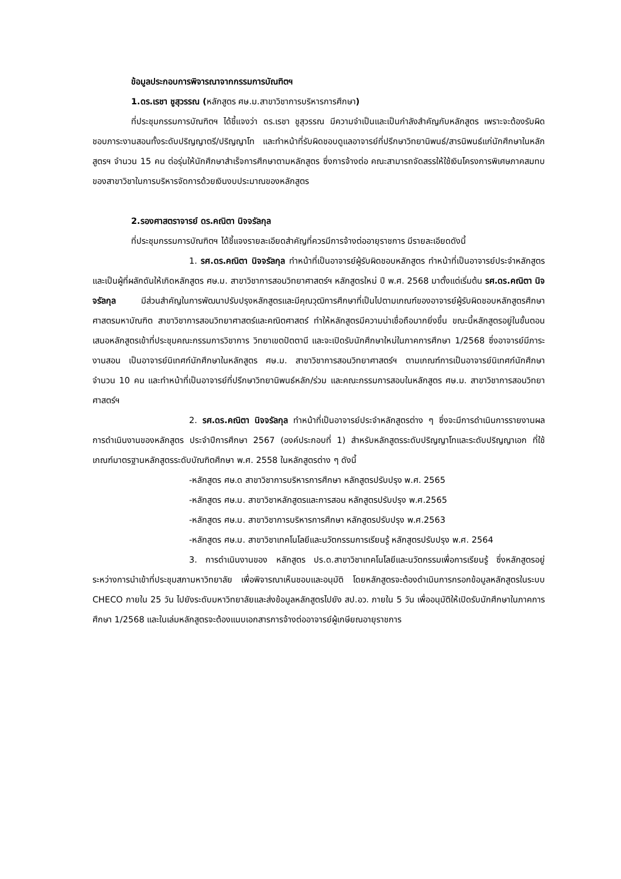ข้อมูลประกอบการพิจารณาจากกรรมการบัณฑิตฯ
1.ดร.เรชา ชูสุวรรณ (หลักสูตร ศษ.ม.สาขาวิชาการบริหารการศึกษา)
ที่ประชุมกรรมการบัณฑิตฯ ได้ชี้แจงว่า ดร.เรชา ชูสุวรรณ มีความจำเป็นและเป็นกำลังสำคัญกับหลักสูตร เพราะจะต้องรับผิดชอบภาระงานสอนทั้งระดับปริญญาตรี/ปริญญาโท และทำหน้าที่รับผิดชอบดูแลอาจารย์ที่ปรึกษาวิทยานิพนธ์/สารนิพนธ์แก่นักศึกษาในหลักสูตรฯ จำนวน 15 คน ต่อรุ่นให้นักศึกษาสำเร็จการศึกษาตามหลักสูตร ซึ่งการจ้างต่อ คณะสามารถจัดสรรให้ใช้เงินโครงการพิเศษภาคสมทบของสาขาวิชาในการบริหารจัดการด้วยเงินงบประมาณของหลักสูตร
2.รองศาสตราจารย์ ดร.คณิตา นิจจรัลกุล
ที่ประชุมกรรมการบัณฑิตฯ ได้ชี้แจงรายละเอียดสำคัญที่ควรมีการจ้างต่ออายุราชการ มีรายละเอียดดังนี้
1. รศ.ดร.คณิตา นิจจรัลกุล ทำหน้าที่เป็นอาจารย์ผู้รับผิดชอบหลักสูตร ทำหน้าที่เป็นอาจารย์ประจำหลักสูตร และเป็นผู้ที่ผลักดันให้เกิดหลักสูตร ศษ.ม. สาขาวิชาการสอนวิทยาศาสตร์ฯ หลักสูตรใหม่ ปี พ.ศ. 2568 มาตั้งแต่เริ่มต้น รศ.ดร.คณิตา นิจจรัลกุล มีส่วนสำคัญในการพัฒนาปรับปรุงหลักสูตรและมีคุณวุฒิการศึกษาที่เป็นไปตามเกณฑ์ของอาจารย์ผู้รับผิดชอบหลักสูตรศึกษาศาสตรมหาบัณฑิต สาขาวิชาการสอนวิทยาศาสตร์และคณิตศาสตร์ ทำให้หลักสูตรมีความน่าเชื่อถือมากยิ่งขึ้น ขณะนี้หลักสูตรอยู่ในขั้นตอนเสนอหลักสูตรเข้าที่ประชุมคณะกรรมการวิชาการ วิทยาเขตปัตตานี และจะเปิดรับนักศึกษาใหม่ในภาคการศึกษา 1/2568 ซึ่งอาจารย์มีภาระงานสอน เป็นอาจารย์นิเทศก์นักศึกษาในหลักสูตร ศษ.ม. สาขาวิชาการสอนวิทยาศาสตร์ฯ ตามเกณฑ์การเป็นอาจารย์นิเทศก์นักศึกษา จำนวน 10 คน และทำหน้าที่เป็นอาจารย์ที่ปรึกษาวิทยานิพนธ์หลัก/ร่วม และคณะกรรมการสอบในหลักสูตร ศษ.ม. สาขาวิชาการสอนวิทยาศาสตร์ฯ
2. รศ.ดร.คณิตา นิจจรัลกุล ทำหน้าที่เป็นอาจารย์ประจำหลักสูตรต่าง ๆ ซึ่งจะมีการดำเนินการรายงานผลการดำเนินงานของหลักสูตร ประจำปีการศึกษา 2567 (องค์ประกอบที่ 1) สำหรับหลักสูตรระดับปริญญาโทและระดับปริญญาเอก ที่ใช้เกณฑ์มาตรฐานหลักสูตรระดับบัณฑิตศึกษา พ.ศ. 2558 ในหลักสูตรต่าง ๆ ดังนี้
-หลักสูตร ศษ.ด สาขาวิชาการบริหารการศึกษา หลักสูตรปรับปรุง พ.ศ. 2565
-หลักสูตร ศษ.ม. สาขาวิชาหลักสูตรและการสอน หลักสูตรปรับปรุง พ.ศ.2565
-หลักสูตร ศษ.ม. สาขาวิชาการบริหารการศึกษา หลักสูตรปรับปรุง พ.ศ.2563
-หลักสูตร ศษ.ม. สาขาวิชาเทคโนโลยีและนวัตกรรมการเรียนรู้ หลักสูตรปรับปรุง พ.ศ. 2564
3. การดำเนินงานของ หลักสูตร ปร.ด.สาขาวิชาเทคโนโลยีและนวัตกรรมเพื่อการเรียนรู้ ซึ่งหลักสูตรอยู่ระหว่างการนำเข้าที่ประชุมสภามหาวิทยาลัย เพื่อพิจารณาเห็นชอบและอนุมัติ โดยหลักสูตรจะต้องดำเนินการกรอกข้อมูลหลักสูตรในระบบ CHECO ภายใน 25 วัน ไปยังระดับมหาวิทยาลัยและส่งข้อมูลหลักสูตรไปยัง สป.อว. ภายใน 5 วัน เพื่ออนุมัติให้เปิดรับนักศึกษาในภาคการศึกษา 1/2568 และในเล่มหลักสูตรจะต้องแนบเอกสารการจ้างต่ออาจารย์ผู้เกษียณอายุราชการ